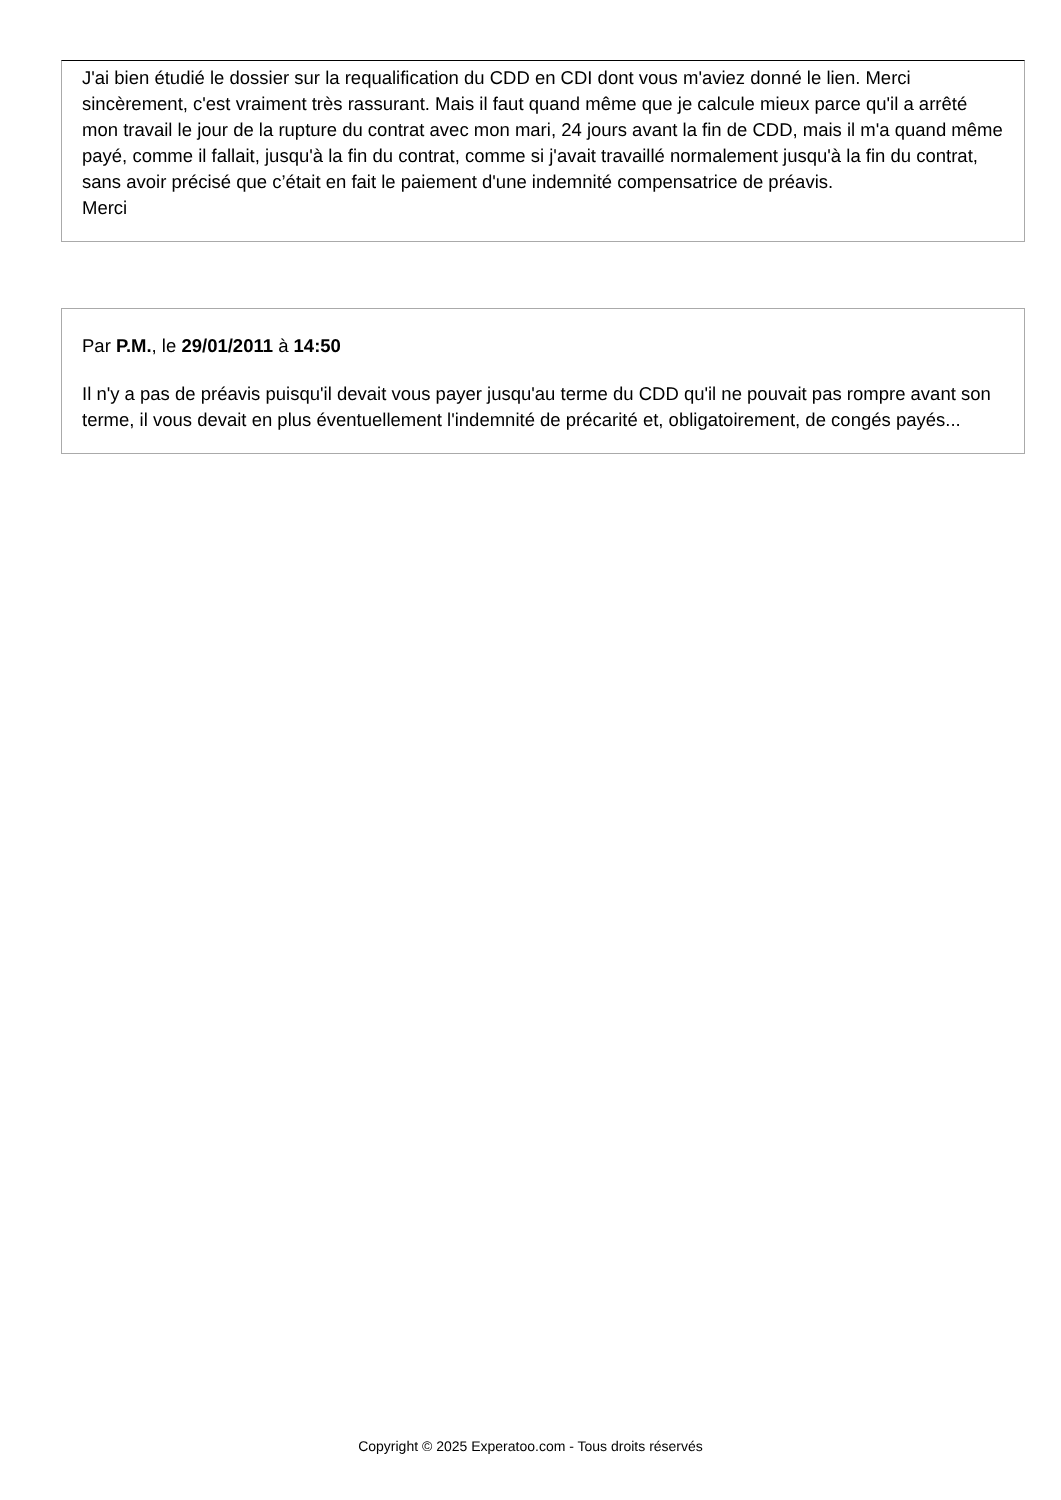J'ai bien étudié le dossier sur la requalification du CDD en CDI dont vous m'aviez donné le lien. Merci sincèrement, c'est vraiment très rassurant. Mais il faut quand même que je calcule mieux parce qu'il a arrêté mon travail le jour de la rupture du contrat avec mon mari, 24 jours avant la fin de CDD, mais il m'a quand même payé, comme il fallait, jusqu'à la fin du contrat, comme si j'avait travaillé normalement jusqu'à la fin du contrat, sans avoir précisé que c’était en fait le paiement d'une indemnité compensatrice de préavis.
Merci
Par P.M., le 29/01/2011 à 14:50
Il n'y a pas de préavis puisqu'il devait vous payer jusqu'au terme du CDD qu'il ne pouvait pas rompre avant son terme, il vous devait en plus éventuellement l'indemnité de précarité et, obligatoirement, de congés payés...
Copyright © 2025 Experatoo.com - Tous droits réservés